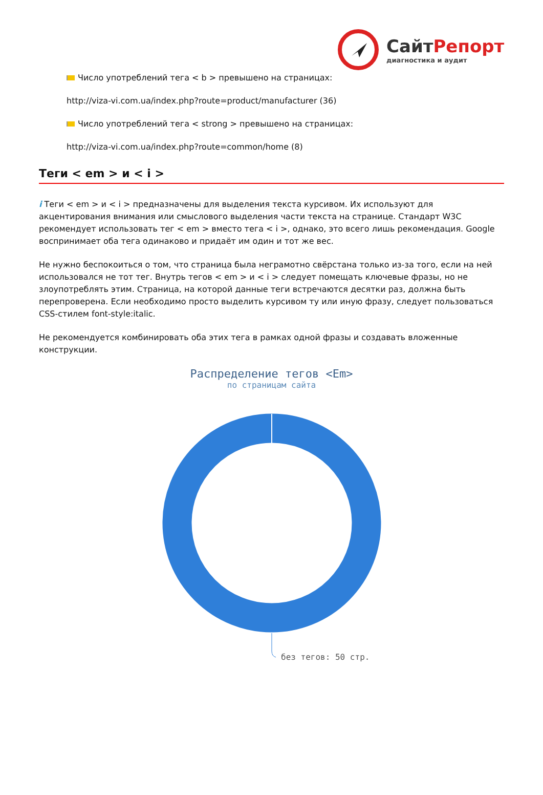СайтРепорт
диагностика и аудит
Число употреблений тега < b > превышено на страницах:
http://viza-vi.com.ua/index.php?route=product/manufacturer (36)
Число употреблений тега < strong > превышено на страницах:
http://viza-vi.com.ua/index.php?route=common/home (8)
Теги < em > и < i >
i Теги < em > и < i > предназначены для выделения текста курсивом. Их используют для акцентирования внимания или смыслового выделения части текста на странице. Стандарт W3C рекомендует использовать тег < em > вместо тега < i >, однако, это всего лишь рекомендация. Google воспринимает оба тега одинаково и придаёт им один и тот же вес.
Не нужно беспокоиться о том, что страница была неграмотно свёрстана только из-за того, если на ней использовался не тот тег. Внутрь тегов < em > и < i > следует помещать ключевые фразы, но не злоупотреблять этим. Страница, на которой данные теги встречаются десятки раз, должна быть перепроверена. Если необходимо просто выделить курсивом ту или иную фразу, следует пользоваться CSS-стилем font-style:italic.
Не рекомендуется комбинировать оба этих тега в рамках одной фразы и создавать вложенные конструкции.
Распределение тегов <Em>
по страницам сайта
без тегов: 50 стр.